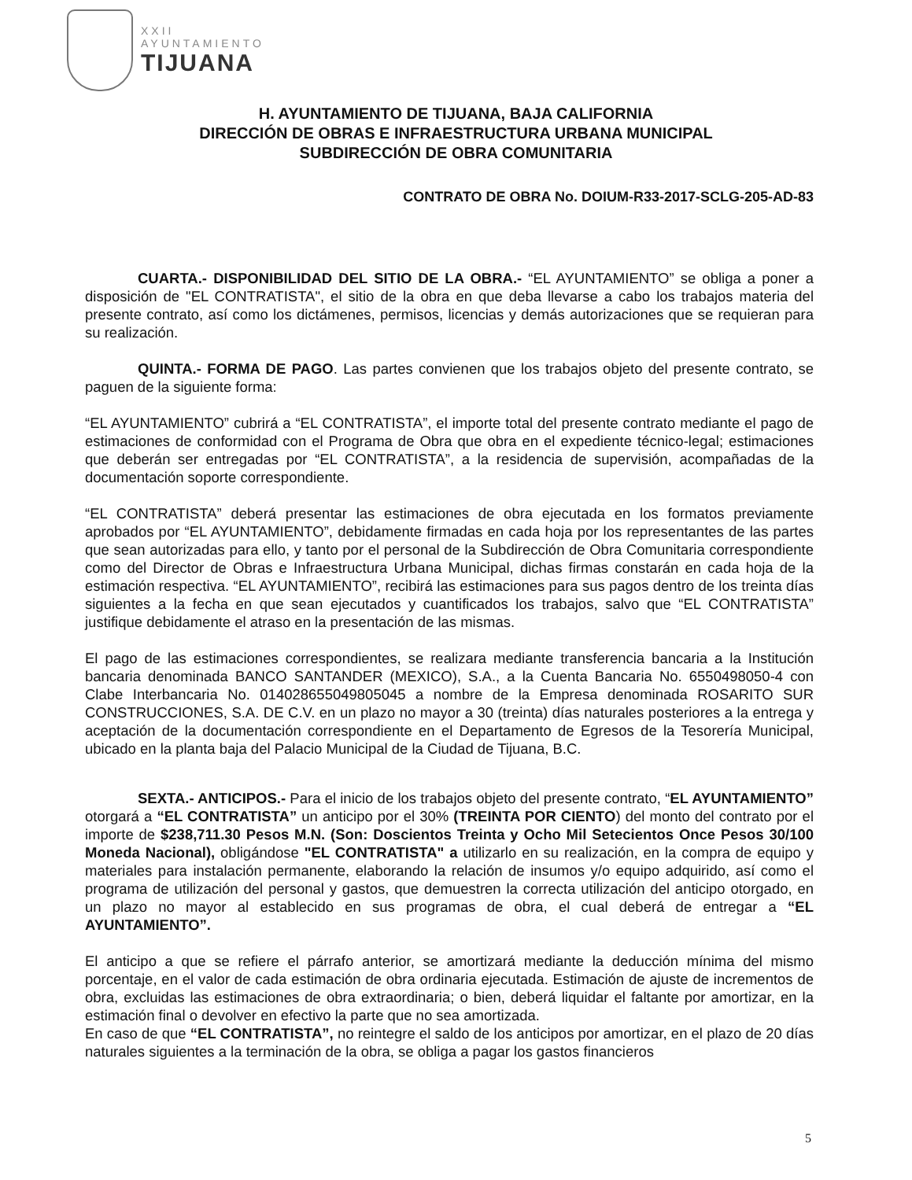XXII
AYUNTAMIENTO
TIJUANA
H. AYUNTAMIENTO DE TIJUANA, BAJA CALIFORNIA
DIRECCIÓN DE OBRAS E INFRAESTRUCTURA URBANA MUNICIPAL
SUBDIRECCIÓN DE OBRA COMUNITARIA
CONTRATO DE OBRA No. DOIUM-R33-2017-SCLG-205-AD-83
CUARTA.- DISPONIBILIDAD DEL SITIO DE LA OBRA.- “EL AYUNTAMIENTO” se obliga a poner a disposición de "EL CONTRATISTA", el sitio de la obra en que deba llevarse a cabo los trabajos materia del presente contrato, así como los dictámenes, permisos, licencias y demás autorizaciones que se requieran para su realización.
QUINTA.- FORMA DE PAGO. Las partes convienen que los trabajos objeto del presente contrato, se paguen de la siguiente forma:
“EL AYUNTAMIENTO” cubrirá a “EL CONTRATISTA”, el importe total del presente contrato mediante el pago de estimaciones de conformidad con el Programa de Obra que obra en el expediente técnico-legal; estimaciones que deberán ser entregadas por “EL CONTRATISTA”, a la residencia de supervisión, acompañadas de la documentación soporte correspondiente.
“EL CONTRATISTA” deberá presentar las estimaciones de obra ejecutada en los formatos previamente aprobados por “EL AYUNTAMIENTO”, debidamente firmadas en cada hoja por los representantes de las partes que sean autorizadas para ello, y tanto por el personal de la Subdirección de Obra Comunitaria correspondiente como del Director de Obras e Infraestructura Urbana Municipal, dichas firmas constarán en cada hoja de la estimación respectiva. “EL AYUNTAMIENTO”, recibirá las estimaciones para sus pagos dentro de los treinta días siguientes a la fecha en que sean ejecutados y cuantificados los trabajos, salvo que “EL CONTRATISTA” justifique debidamente el atraso en la presentación de las mismas.
El pago de las estimaciones correspondientes, se realizara mediante transferencia bancaria a la Institución bancaria denominada BANCO SANTANDER (MEXICO), S.A., a la Cuenta Bancaria No. 6550498050-4 con Clabe Interbancaria No. 014028655049805045 a nombre de la Empresa denominada ROSARITO SUR CONSTRUCCIONES, S.A. DE C.V. en un plazo no mayor a 30 (treinta) días naturales posteriores a la entrega y aceptación de la documentación correspondiente en el Departamento de Egresos de la Tesorería Municipal, ubicado en la planta baja del Palacio Municipal de la Ciudad de Tijuana, B.C.
SEXTA.- ANTICIPOS.- Para el inicio de los trabajos objeto del presente contrato, “EL AYUNTAMIENTO” otorgará a “EL CONTRATISTA” un anticipo por el 30% (TREINTA POR CIENTO) del monto del contrato por el importe de $238,711.30 Pesos M.N. (Son: Doscientos Treinta y Ocho Mil Setecientos Once Pesos 30/100 Moneda Nacional), obligándose "EL CONTRATISTA" a utilizarlo en su realización, en la compra de equipo y materiales para instalación permanente, elaborando la relación de insumos y/o equipo adquirido, así como el programa de utilización del personal y gastos, que demuestren la correcta utilización del anticipo otorgado, en un plazo no mayor al establecido en sus programas de obra, el cual deberá de entregar a “EL AYUNTAMIENTO”.
El anticipo a que se refiere el párrafo anterior, se amortizará mediante la deducción mínima del mismo porcentaje, en el valor de cada estimación de obra ordinaria ejecutada. Estimación de ajuste de incrementos de obra, excluidas las estimaciones de obra extraordinaria; o bien, deberá liquidar el faltante por amortizar, en la estimación final o devolver en efectivo la parte que no sea amortizada.
En caso de que “EL CONTRATISTA”, no reintegre el saldo de los anticipos por amortizar, en el plazo de 20 días naturales siguientes a la terminación de la obra, se obliga a pagar los gastos financieros
5